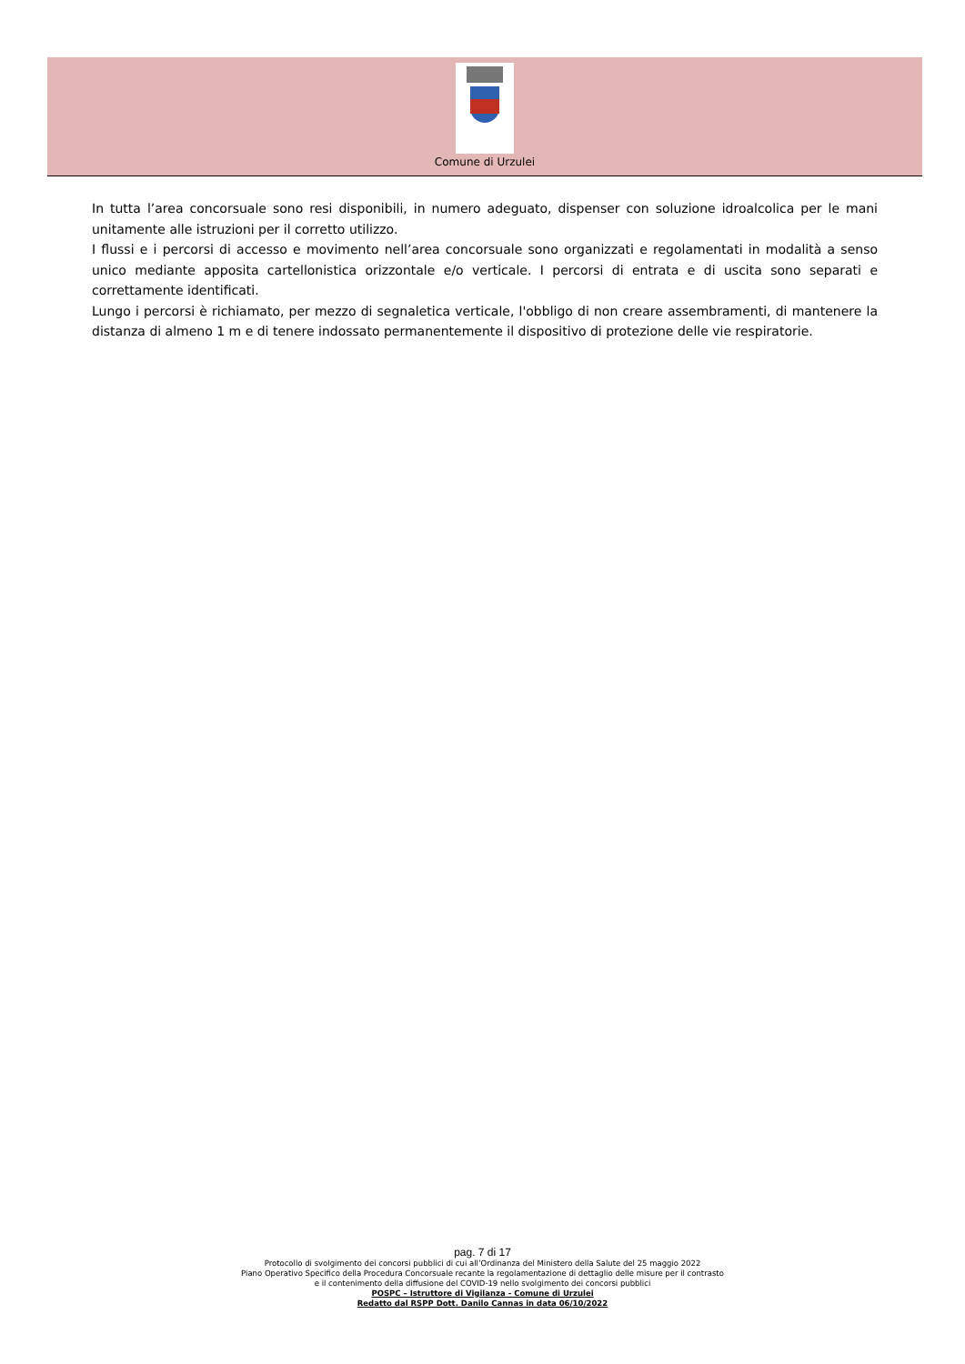Comune di Urzulei
In tutta l’area concorsuale sono resi disponibili, in numero adeguato, dispenser con soluzione idroalcolica per le mani unitamente alle istruzioni per il corretto utilizzo.
I flussi e i percorsi di accesso e movimento nell’area concorsuale sono organizzati e regolamentati in modalità a senso unico mediante apposita cartellonistica orizzontale e/o verticale. I percorsi di entrata e di uscita sono separati e correttamente identificati.
Lungo i percorsi è richiamato, per mezzo di segnaletica verticale, l'obbligo di non creare assembramenti, di mantenere la distanza di almeno 1 m e di tenere indossato permanentemente il dispositivo di protezione delle vie respiratorie.
pag. 7 di 17
Protocollo di svolgimento dei concorsi pubblici di cui all’Ordinanza del Ministero della Salute del 25 maggio 2022
Piano Operativo Specifico della Procedura Concorsuale recante la regolamentazione di dettaglio delle misure per il contrasto
e il contenimento della diffusione del COVID-19 nello svolgimento dei concorsi pubblici
POSPC – Istruttore di Vigilanza - Comune di Urzulei
Redatto dal RSPP Dott. Danilo Cannas in data 06/10/2022